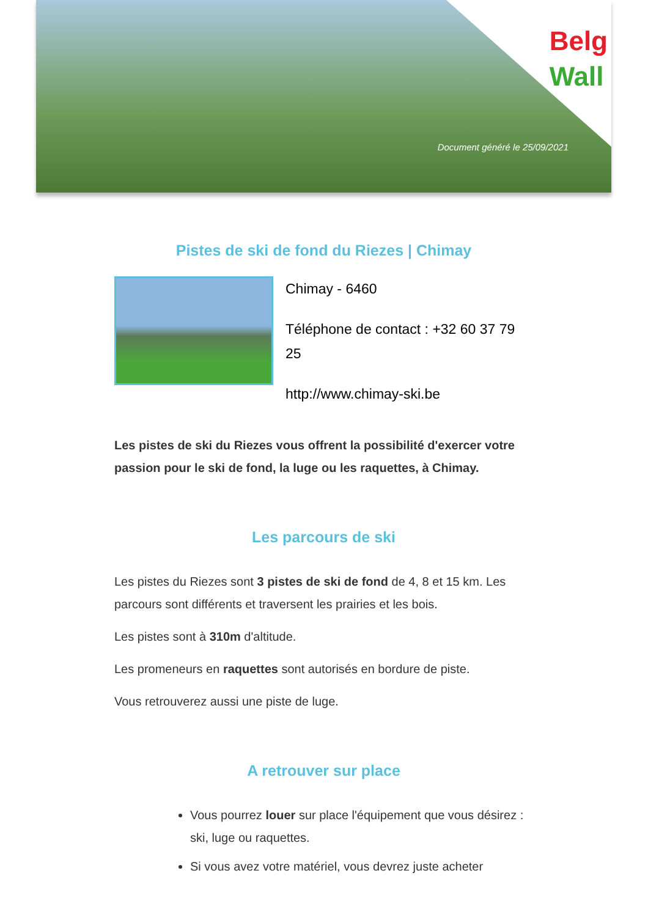Belg
Wall
Document généré le 25/09/2021
Pistes de ski de fond du Riezes | Chimay
Chimay - 6460
Téléphone de contact : +32 60 37 79 25
http://www.chimay-ski.be
Les pistes de ski du Riezes vous offrent la possibilité d'exercer votre passion pour le ski de fond, la luge ou les raquettes, à Chimay.
Les parcours de ski
Les pistes du Riezes sont 3 pistes de ski de fond de 4, 8 et 15 km. Les parcours sont différents et traversent les prairies et les bois.
Les pistes sont à 310m d'altitude.
Les promeneurs en raquettes sont autorisés en bordure de piste.
Vous retrouverez aussi une piste de luge.
A retrouver sur place
Vous pourrez louer sur place l'équipement que vous désirez : ski, luge ou raquettes.
Si vous avez votre matériel, vous devrez juste acheter